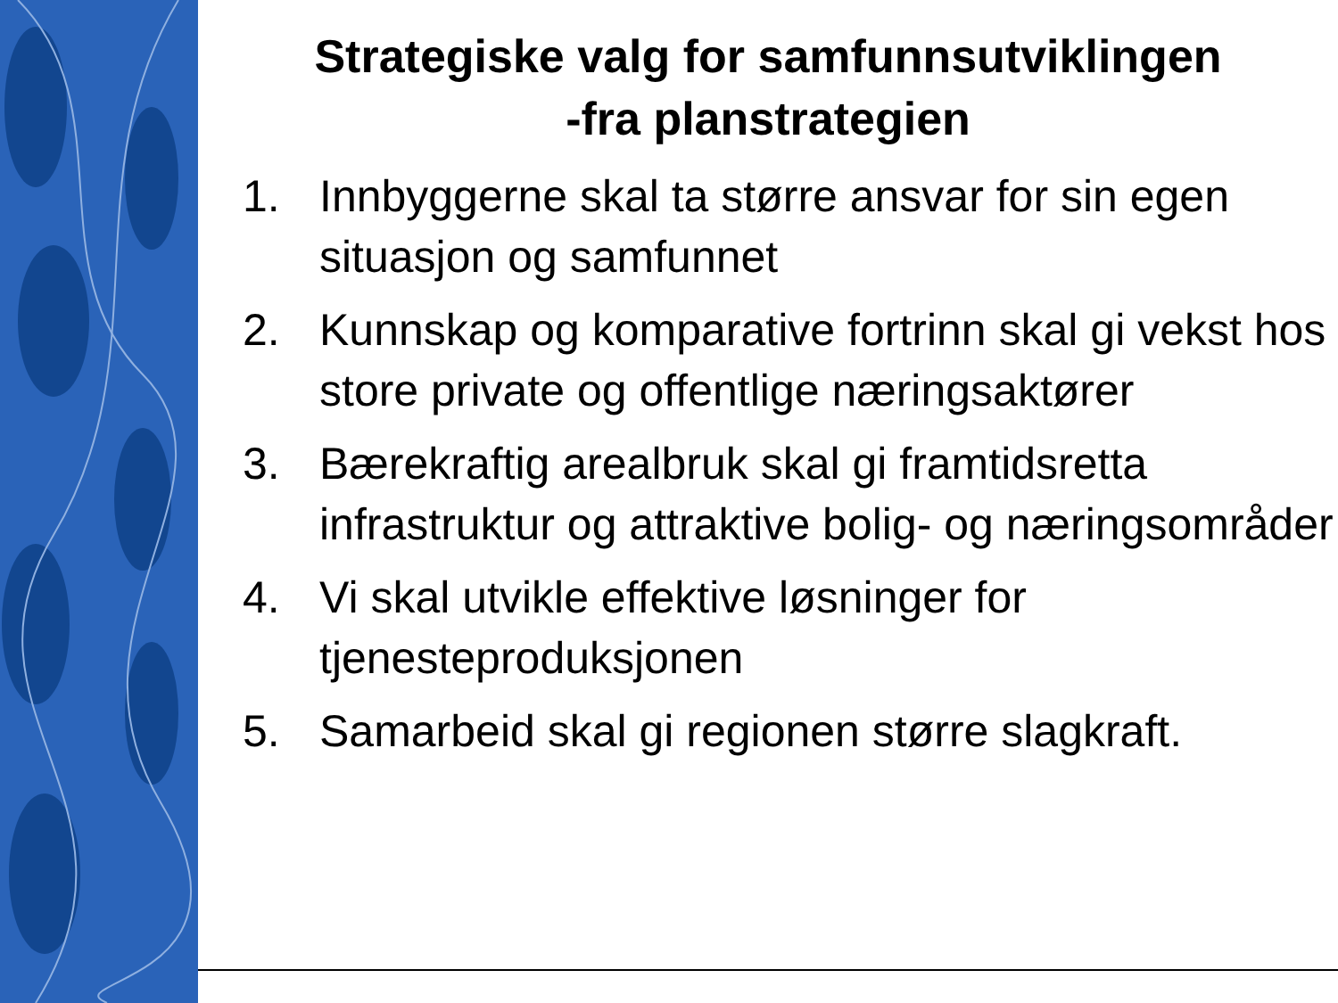Strategiske valg for samfunnsutviklingen
-fra planstrategien
1. Innbyggerne skal ta større ansvar for sin egen situasjon og samfunnet
2. Kunnskap og komparative fortrinn skal gi vekst hos store private og offentlige næringsaktører
3. Bærekraftig arealbruk skal gi framtidsretta infrastruktur og attraktive bolig- og næringsområder
4. Vi skal utvikle effektive løsninger for tjenesteproduksjonen
5. Samarbeid skal gi regionen større slagkraft.